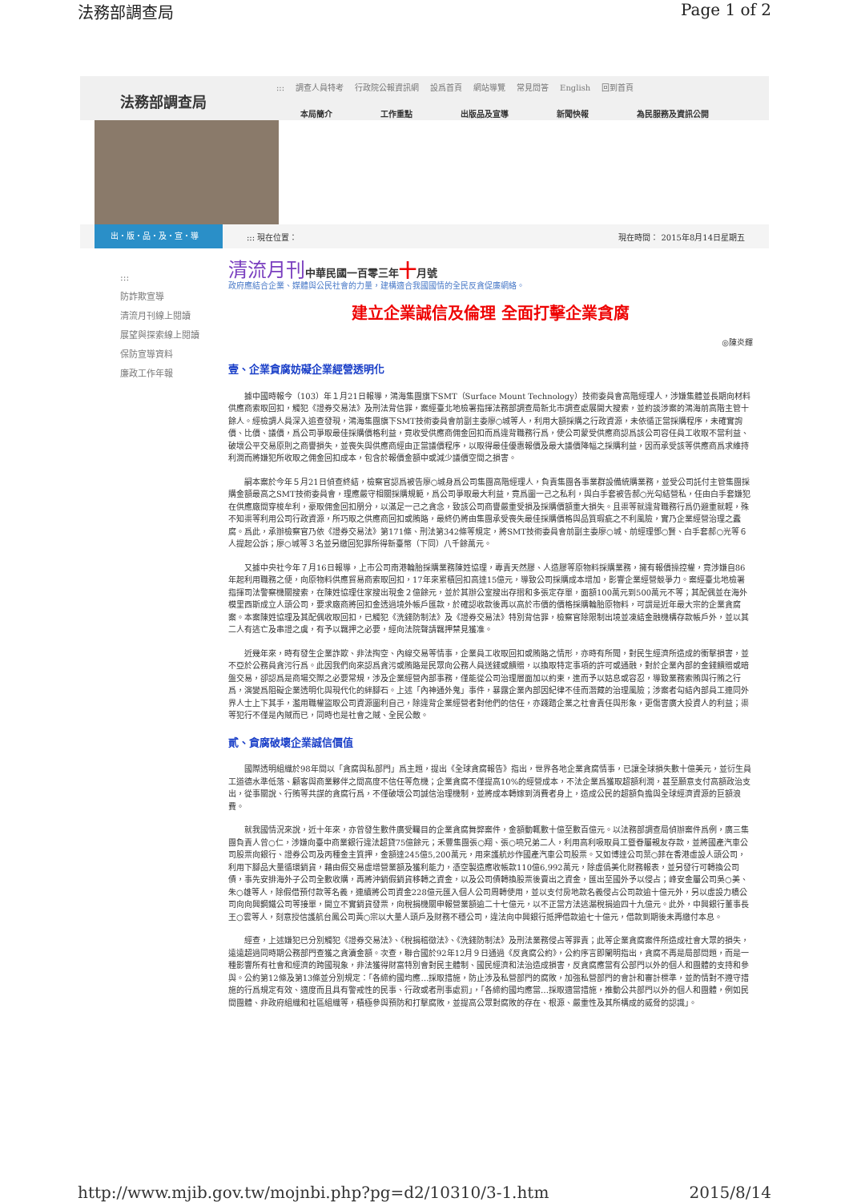法務部調查局 Page 1 of 2
法務部調查局
::: 調查人員特考 行政院公報資訊網 設爲首頁 網站導覽 常見問答 English 回到首頁
本局簡介 工作重點 出版品及宣導 新聞快報 為民服務及資訊公開
出・版・品・及・宣・導
::: 現在位置： 現在時間： 2015年8月14日星期五
:::
防詐欺宣導
清流月刊線上閱讀
展望與探索線上閱讀
保防宣導資料
廉政工作年報
清流月刊中華民國一百零三年十月號
政府應結合企業、媒體與公民社會的力量，建構適合我國國情的全民反貪促廉網絡。
建立企業誠信及倫理 全面打擊企業貪腐
◎陳炎輝
壹、企業貪腐妨礙企業經營透明化
據中國時報今（103）年１月21日報導，鴻海集團旗下SMT（Surface Mount Technology）技術委員會高階經理人，涉嫌集體並長期向材料供應商索取回扣，觸犯《證券交易法》及刑法背信罪，案經臺北地檢署指揮法務部調查局新北市調查處展開大搜索，並約談涉案的鴻海前高階主管十餘人。經檢調人員深入追查發現，鴻海集團旗下SMT技術委員會前副主委廖○城等人，利用大額採購之行政資源，未依循正當採購程序，未確實詢價、比價、議價，爲公司爭取最佳採購價格利益，竟收受供應商佣金回扣而爲違背職務行爲，使公司蒙受供應商認爲該公司容任員工收取不當利益、破壞公平交易原則之商譽損失，並喪失與供應商經由正當議價程序，以取得最佳優惠報價及最大議價降幅之採購利益，因而承受該等供應商爲求維持利潤而將嫌犯所收取之佣金回扣成本，包含於報價金額中或減少議價空間之損害。
嗣本案於今年５月21日偵查終結，檢察官認爲被告廖○城身爲公司集團高階經理人，負責集團各事業群設備統購業務，並受公司託付主管集團採購金額最高之SMT技術委員會，理應嚴守相關採購規範，爲公司爭取最大利益，竟爲圖一己之私利，與白手套被告郝○光勾結營私，任由白手套嫌犯在供應廠間穿梭牟利，豪取佣金回扣朋分，以滿足一己之貪念，致該公司商譽嚴重受損及採購價額重大損失。且渠等就違背職務行爲仍避重就輕，殊不知渠等利用公司行政資源，所巧取之供應商回扣或賄賂，最終仍將由集團承受喪失最佳採購價格與品質瑕疵之不利風險，實乃企業經營治理之蠹腐。爲此，承辦檢察官乃依《證券交易法》第171條、刑法第342條等規定，將SMT技術委員會前副主委廖○城、前經理鄧○賢、白手套郝○光等６人提起公訴；廖○城等３名並另繳回犯罪所得新臺幣（下同）八千餘萬元。
又據中央社今年７月16日報導，上市公司南港輪胎採購業務陳姓協理，專責天然膠、人造膠等原物料採購業務，擁有報價操控權，竟涉嫌自86年起利用職務之便，向原物料供應貿易商索取回扣，17年來累積回扣高達15億元，導致公司採購成本增加，影響企業經營競爭力。案經臺北地檢署指揮司法警察機關搜索，在陳姓協理住家搜出現金２億餘元，並於其辦公室搜出存摺和多張定存單，面額100萬元到500萬元不等；其配偶並在海外模里西斯成立人頭公司，要求廠商將回扣金透過境外帳戶匯款，於確認收款後再以高於市價的價格採購輪胎原物料，可謂是近年最大宗的企業貪腐案。本案陳姓協理及其配偶收取回扣，已觸犯《洗錢防制法》及《證券交易法》特別背信罪，檢察官除限制出境並凍結金融機構存款帳戶外，並以其二人有逃亡及串證之虞，有予以羈押之必要，經向法院聲請羈押禁見獲准。
近幾年來，時有發生企業詐欺、非法掏空、內線交易等情事，企業員工收取回扣或賄賂之情形，亦時有所聞，對民生經濟所造成的衝擊損害，並不亞於公務員貪污行爲。此因我們向來認爲貪污或賄賂是民眾向公務人員送錢或饋贈，以換取特定事項的許可或通融，對於企業內部的金錢饋贈或暗盤交易，卻認爲是商場交際之必要常規，涉及企業經營內部事務，僅能從公司治理層面加以約束，進而予以姑息或容忍，導致業務索賄與行賄之行爲，演變爲阻礙企業透明化與現代化的絆腳石。上述「內神通外鬼」事件，暴露企業內部因紀律不佳而潛藏的治理風險；涉案者勾結內部員工連同外界人士上下其手，濫用職權盜取公司資源圖利自己，除違背企業經營者對他們的信任，亦踐踏企業之社會責任與形象，更傷害廣大投資人的利益；渠等犯行不僅是內賊而已，同時也是社會之賊、全民公敵。
貳、貪腐破壞企業誠信價值
國際透明組織於98年間以「貪腐與私部門」爲主題，提出《全球貪腐報告》指出，世界各地企業貪腐情事，已讓全球損失數十億美元，並衍生員工道德水準低落、顧客與商業夥伴之間高度不信任等危機；企業貪腐不僅提高10%的經營成本，不法企業爲獲取超額利潤，甚至願意支付高額政治支出，從事關說、行賄等共謀的貪腐行爲，不僅破壞公司誠信治理機制，並將成本轉嫁到消費者身上，造成公民的超額負擔與全球經濟資源的巨額浪費。
就我國情況來說，近十年來，亦曾發生數件廣受矚目的企業貪腐舞弊案件，金額動輒數十億至數百億元。以法務部調查局偵辦案件爲例，廣三集團負責人曾○仁，涉嫌向臺中商業銀行違法超貸75億餘元；禾豐集團張○翔、張○喨兄弟二人，利用高利吸取員工暨眷屬親友存款，並將國產汽車公司股票向銀行、證券公司及丙種金主質押，金額達245億5,200萬元，用來護航炒作國產汽車公司股票。又如博達公司葉○菲在香港虛設人頭公司，利用下腳品大量循環銷貨，藉由假交易虛增營業額及獲利能力，憑空製造應收帳款110億6,992萬元，除虛僞美化財務報表，並另發行可轉換公司債，事先安排海外子公司全數收購，再將沖銷假銷貨移轉之資金，以及公司債轉換股票後賣出之資金，匯出至國外予以侵占；峰安金屬公司吳○美、朱○雄等人，除假借預付款等名義，連續將公司資金228億元匯入個人公司周轉使用，並以支付房地款名義侵占公司款逾十億元外，另以虛設力橋公司向向興鋼鐵公司等接單，開立不實銷貨發票，向稅捐機關申報營業額逾二十七億元，以不正當方法逃漏稅捐逾四十九億元。此外，中興銀行董事長王○雲等人，刻意授信護航台鳳公司黃○宗以大量人頭戶及財務不穩公司，違法向中興銀行抵押借款逾七十億元，借款到期後未再繳付本息。
經查，上述嫌犯已分別觸犯《證券交易法》、《稅捐稽徵法》、《洗錢防制法》及刑法業務侵占等罪責；此等企業貪腐案件所造成社會大眾的損失，遠遠超過同時期公務部門查獲之貪瀆金額。次查，聯合國於92年12月９日通過《反貪腐公約》，公約序言即闡明指出，貪腐不再是局部問題，而是一種影響所有社會和經濟的跨國現象，非法獲得財富特別會對民主體制、國民經濟和法治造成損害，反貪腐應當有公部門以外的個人和團體的支持和參與。公約第12條及第13條並分別規定：「各締約國均應…採取措施，防止涉及私營部門的腐敗，加強私營部門的會計和審計標準，並酌情對不遵守措施的行爲規定有效、適度而且具有警戒性的民事、行政或者刑事處罰」，「各締約國均應當…採取適當措施，推動公共部門以外的個人和團體，例如民間團體、非政府組織和社區組織等，積極參與預防和打擊腐敗，並提高公眾對腐敗的存在、根源、嚴重性及其所構成的威脅的認識」。
http://www.mjib.gov.tw/mojnbi.php?pg=d2/10310/3-1.htm 2015/8/14